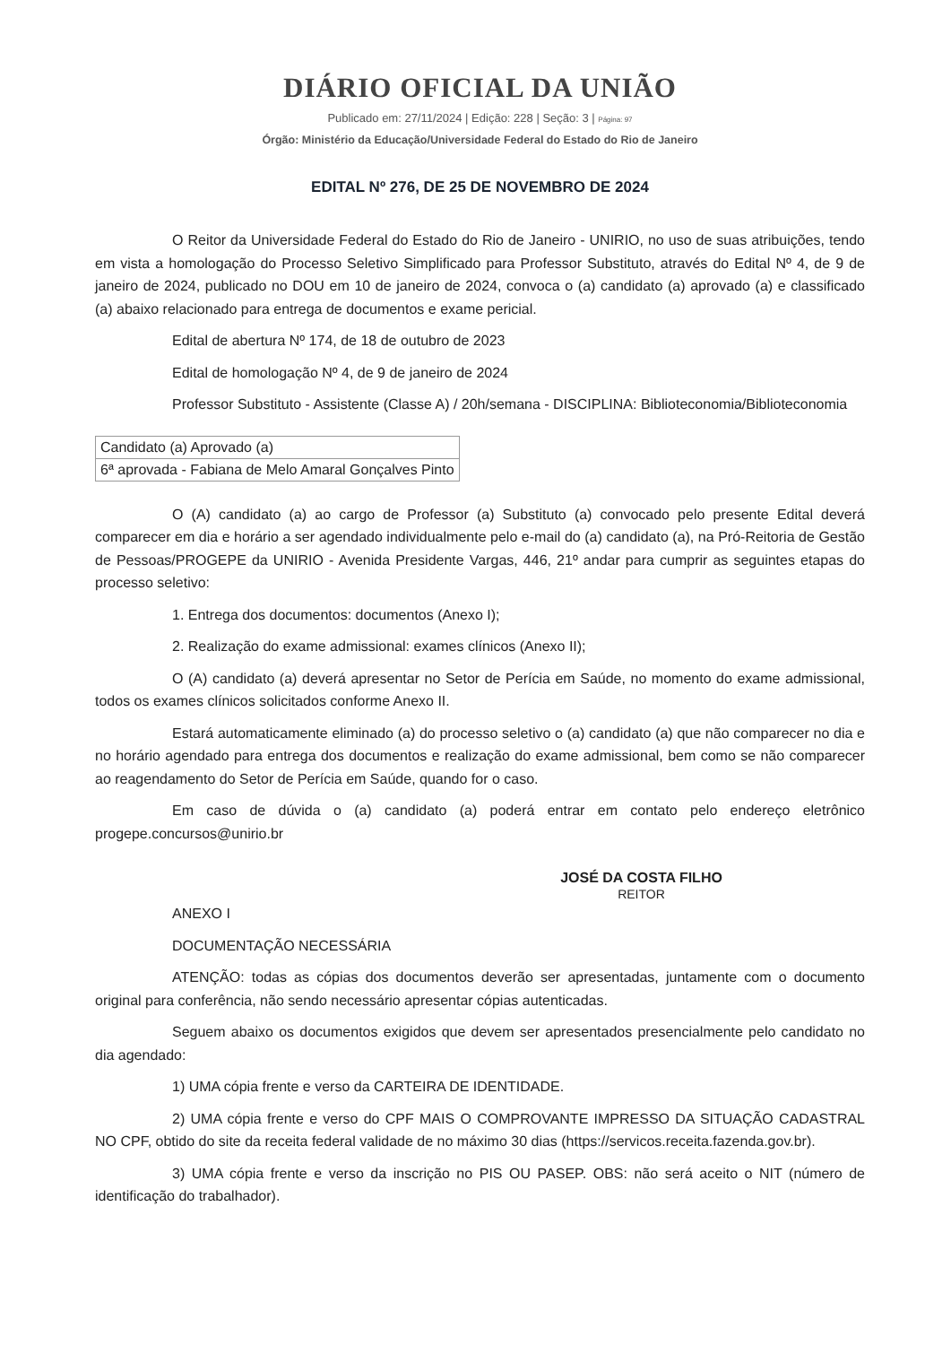DIÁRIO OFICIAL DA UNIÃO
Publicado em: 27/11/2024 | Edição: 228 | Seção: 3 | Página: 97
Órgão: Ministério da Educação/Universidade Federal do Estado do Rio de Janeiro
EDITAL Nº 276, DE 25 DE NOVEMBRO DE 2024
O Reitor da Universidade Federal do Estado do Rio de Janeiro - UNIRIO, no uso de suas atribuições, tendo em vista a homologação do Processo Seletivo Simplificado para Professor Substituto, através do Edital Nº 4, de 9 de janeiro de 2024, publicado no DOU em 10 de janeiro de 2024, convoca o (a) candidato (a) aprovado (a) e classificado (a) abaixo relacionado para entrega de documentos e exame pericial.
Edital de abertura Nº 174, de 18 de outubro de 2023
Edital de homologação Nº 4, de 9 de janeiro de 2024
Professor Substituto - Assistente (Classe A) / 20h/semana - DISCIPLINA: Biblioteconomia/Biblioteconomia
| Candidato (a) Aprovado (a) |
| 6ª aprovada - Fabiana de Melo Amaral Gonçalves Pinto |
O (A) candidato (a) ao cargo de Professor (a) Substituto (a) convocado pelo presente Edital deverá comparecer em dia e horário a ser agendado individualmente pelo e-mail do (a) candidato (a), na Pró-Reitoria de Gestão de Pessoas/PROGEPE da UNIRIO - Avenida Presidente Vargas, 446, 21º andar para cumprir as seguintes etapas do processo seletivo:
1. Entrega dos documentos: documentos (Anexo I);
2. Realização do exame admissional: exames clínicos (Anexo II);
O (A) candidato (a) deverá apresentar no Setor de Perícia em Saúde, no momento do exame admissional, todos os exames clínicos solicitados conforme Anexo II.
Estará automaticamente eliminado (a) do processo seletivo o (a) candidato (a) que não comparecer no dia e no horário agendado para entrega dos documentos e realização do exame admissional, bem como se não comparecer ao reagendamento do Setor de Perícia em Saúde, quando for o caso.
Em caso de dúvida o (a) candidato (a) poderá entrar em contato pelo endereço eletrônico progepe.concursos@unirio.br
JOSÉ DA COSTA FILHO
REITOR
ANEXO I
DOCUMENTAÇÃO NECESSÁRIA
ATENÇÃO: todas as cópias dos documentos deverão ser apresentadas, juntamente com o documento original para conferência, não sendo necessário apresentar cópias autenticadas.
Seguem abaixo os documentos exigidos que devem ser apresentados presencialmente pelo candidato no dia agendado:
1) UMA cópia frente e verso da CARTEIRA DE IDENTIDADE.
2) UMA cópia frente e verso do CPF MAIS O COMPROVANTE IMPRESSO DA SITUAÇÃO CADASTRAL NO CPF, obtido do site da receita federal validade de no máximo 30 dias (https://servicos.receita.fazenda.gov.br).
3) UMA cópia frente e verso da inscrição no PIS OU PASEP. OBS: não será aceito o NIT (número de identificação do trabalhador).